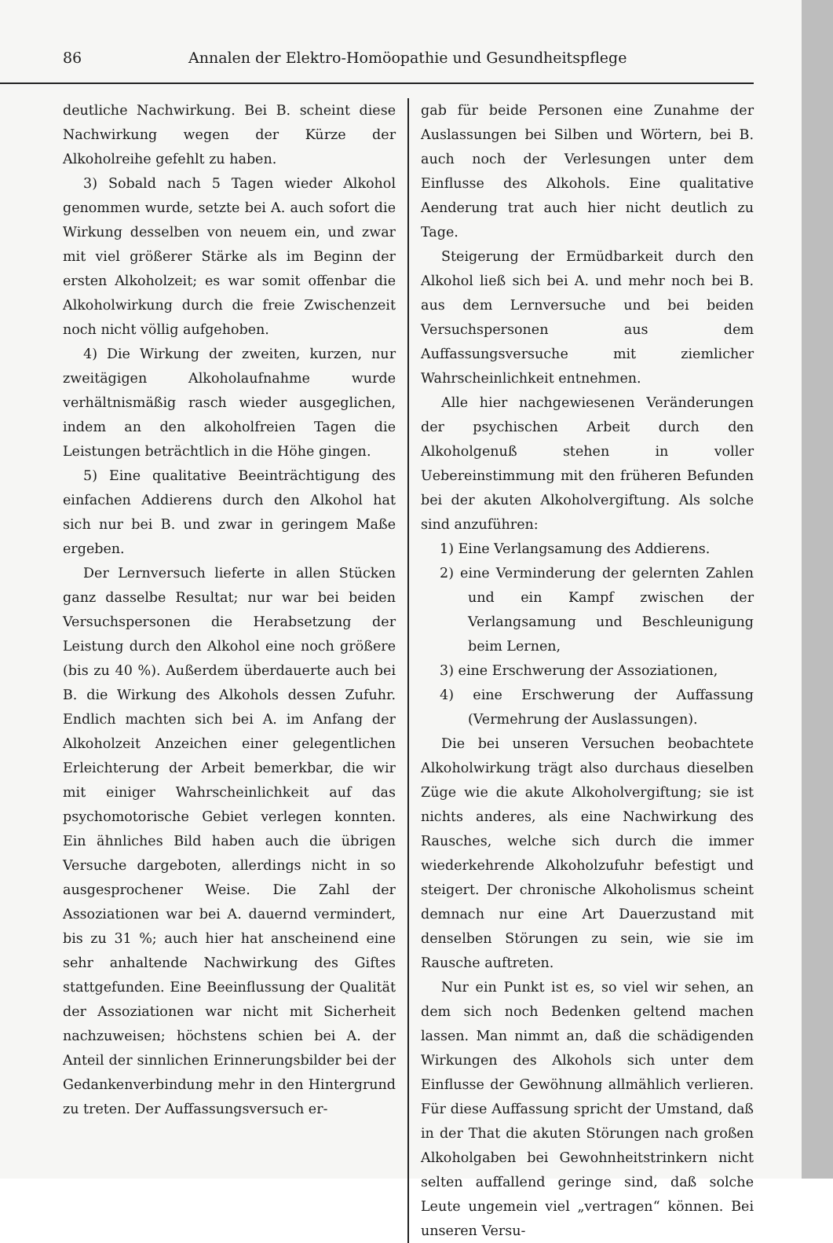86 Annalen der Elektro-Homöopathie und Gesundheitspflege
deutliche Nachwirkung. Bei B. scheint diese Nachwirkung wegen der Kürze der Alkoholreihe gefehlt zu haben.
3) Sobald nach 5 Tagen wieder Alkohol genommen wurde, setzte bei A. auch sofort die Wirkung desselben von neuem ein, und zwar mit viel größerer Stärke als im Beginn der ersten Alkoholzeit; es war somit offenbar die Alkoholwirkung durch die freie Zwischenzeit noch nicht völlig aufgehoben.
4) Die Wirkung der zweiten, kurzen, nur zweitägigen Alkoholaufnahme wurde verhältnismäßig rasch wieder ausgeglichen, indem an den alkoholfreien Tagen die Leistungen beträchtlich in die Höhe gingen.
5) Eine qualitative Beeinträchtigung des einfachen Addierens durch den Alkohol hat sich nur bei B. und zwar in geringem Maße ergeben.
Der Lernversuch lieferte in allen Stücken ganz dasselbe Resultat; nur war bei beiden Versuchspersonen die Herabsetzung der Leistung durch den Alkohol eine noch größere (bis zu 40 %). Außerdem überdauerte auch bei B. die Wirkung des Alkohols dessen Zufuhr. Endlich machten sich bei A. im Anfang der Alkoholzeit Anzeichen einer gelegentlichen Erleichterung der Arbeit bemerkbar, die wir mit einiger Wahrscheinlichkeit auf das psychomotorische Gebiet verlegen konnten. Ein ähnliches Bild haben auch die übrigen Versuche dargeboten, allerdings nicht in so ausgesprochener Weise. Die Zahl der Assoziationen war bei A. dauernd vermindert, bis zu 31 %; auch hier hat anscheinend eine sehr anhaltende Nachwirkung des Giftes stattgefunden. Eine Beeinflussung der Qualität der Assoziationen war nicht mit Sicherheit nachzuweisen; höchstens schien bei A. der Anteil der sinnlichen Erinnerungsbilder bei der Gedankenverbindung mehr in den Hintergrund zu treten. Der Auffassungsversuch er-
gab für beide Personen eine Zunahme der Auslassungen bei Silben und Wörtern, bei B. auch noch der Verlesungen unter dem Einflusse des Alkohols. Eine qualitative Aenderung trat auch hier nicht deutlich zu Tage.
Steigerung der Ermüdbarkeit durch den Alkohol ließ sich bei A. und mehr noch bei B. aus dem Lernversuche und bei beiden Versuchspersonen aus dem Auffassungsversuche mit ziemlicher Wahrscheinlichkeit entnehmen.
Alle hier nachgewiesenen Veränderungen der psychischen Arbeit durch den Alkoholgenuß stehen in voller Uebereinstimmung mit den früheren Befunden bei der akuten Alkoholvergiftung. Als solche sind anzuführen:
1) Eine Verlangsamung des Addierens.
2) eine Verminderung der gelernten Zahlen und ein Kampf zwischen der Verlangsamung und Beschleunigung beim Lernen,
3) eine Erschwerung der Assoziationen,
4) eine Erschwerung der Auffassung (Vermehrung der Auslassungen).
Die bei unseren Versuchen beobachtete Alkoholwirkung trägt also durchaus dieselben Züge wie die akute Alkoholvergiftung; sie ist nichts anderes, als eine Nachwirkung des Rausches, welche sich durch die immer wiederkehrende Alkoholzufuhr befestigt und steigert. Der chronische Alkoholismus scheint demnach nur eine Art Dauerzustand mit denselben Störungen zu sein, wie sie im Rausche auftreten.
Nur ein Punkt ist es, so viel wir sehen, an dem sich noch Bedenken geltend machen lassen. Man nimmt an, daß die schädigenden Wirkungen des Alkohols sich unter dem Einflusse der Gewöhnung allmählich verlieren. Für diese Auffassung spricht der Umstand, daß in der That die akuten Störungen nach großen Alkoholgaben bei Gewohnheitstrinkern nicht selten auffallend geringe sind, daß solche Leute ungemein viel „vertragen“ können. Bei unseren Versu-